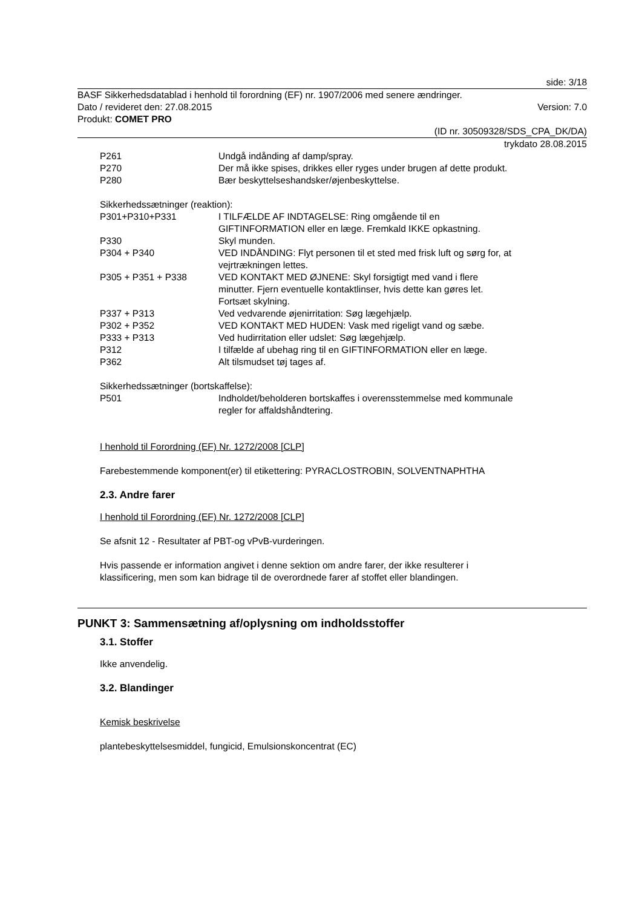side: 3/18
BASF Sikkerhedsdatablad i henhold til forordning (EF) nr. 1907/2006 med senere ændringer.
Dato / revideret den: 27.08.2015
Version: 7.0
Produkt: COMET PRO
(ID nr. 30509328/SDS_CPA_DK/DA)
trykdato 28.08.2015
| P261 | Undgå indånding af damp/spray. |
| P270 | Der må ikke spises, drikkes eller ryges under brugen af dette produkt. |
| P280 | Bær beskyttelseshandsker/øjenbeskyttelse. |
Sikkerhedssætninger (reaktion):
| P301+P310+P331 | I TILFÆLDE AF INDTAGELSE: Ring omgående til en GIFTINFORMATION eller en læge. Fremkald IKKE opkastning. |
| P330 | Skyl munden. |
| P304 + P340 | VED INDÅNDING: Flyt personen til et sted med frisk luft og sørg for, at vejrtrækningen lettes. |
| P305 + P351 + P338 | VED KONTAKT MED ØJNENE: Skyl forsigtigt med vand i flere minutter. Fjern eventuelle kontaktlinser, hvis dette kan gøres let. Fortsæt skylning. |
| P337 + P313 | Ved vedvarende øjenirritation: Søg lægehjælp. |
| P302 + P352 | VED KONTAKT MED HUDEN: Vask med rigeligt vand og sæbe. |
| P333 + P313 | Ved hudirritation eller udslet: Søg lægehjælp. |
| P312 | I tilfælde af ubehag ring til en GIFTINFORMATION eller en læge. |
| P362 | Alt tilsmudset tøj tages af. |
Sikkerhedssætninger (bortskaffelse):
| P501 | Indholdet/beholderen bortskaffes i overensstemmelse med kommunale regler for affaldshåndtering. |
I henhold til Forordning (EF) Nr. 1272/2008 [CLP]
Farebestemmende komponent(er) til etikettering: PYRACLOSTROBIN, SOLVENTNAPHTHA
2.3. Andre farer
I henhold til Forordning (EF) Nr. 1272/2008 [CLP]
Se afsnit 12 - Resultater af PBT-og vPvB-vurderingen.
Hvis passende er information angivet i denne sektion om andre farer, der ikke resulterer i
klassificering, men som kan bidrage til de overordnede farer af stoffet eller blandingen.
PUNKT 3: Sammensætning af/oplysning om indholdsstoffer
3.1. Stoffer
Ikke anvendelig.
3.2. Blandinger
Kemisk beskrivelse
plantebeskyttelsesmiddel, fungicid, Emulsionskoncentrat (EC)